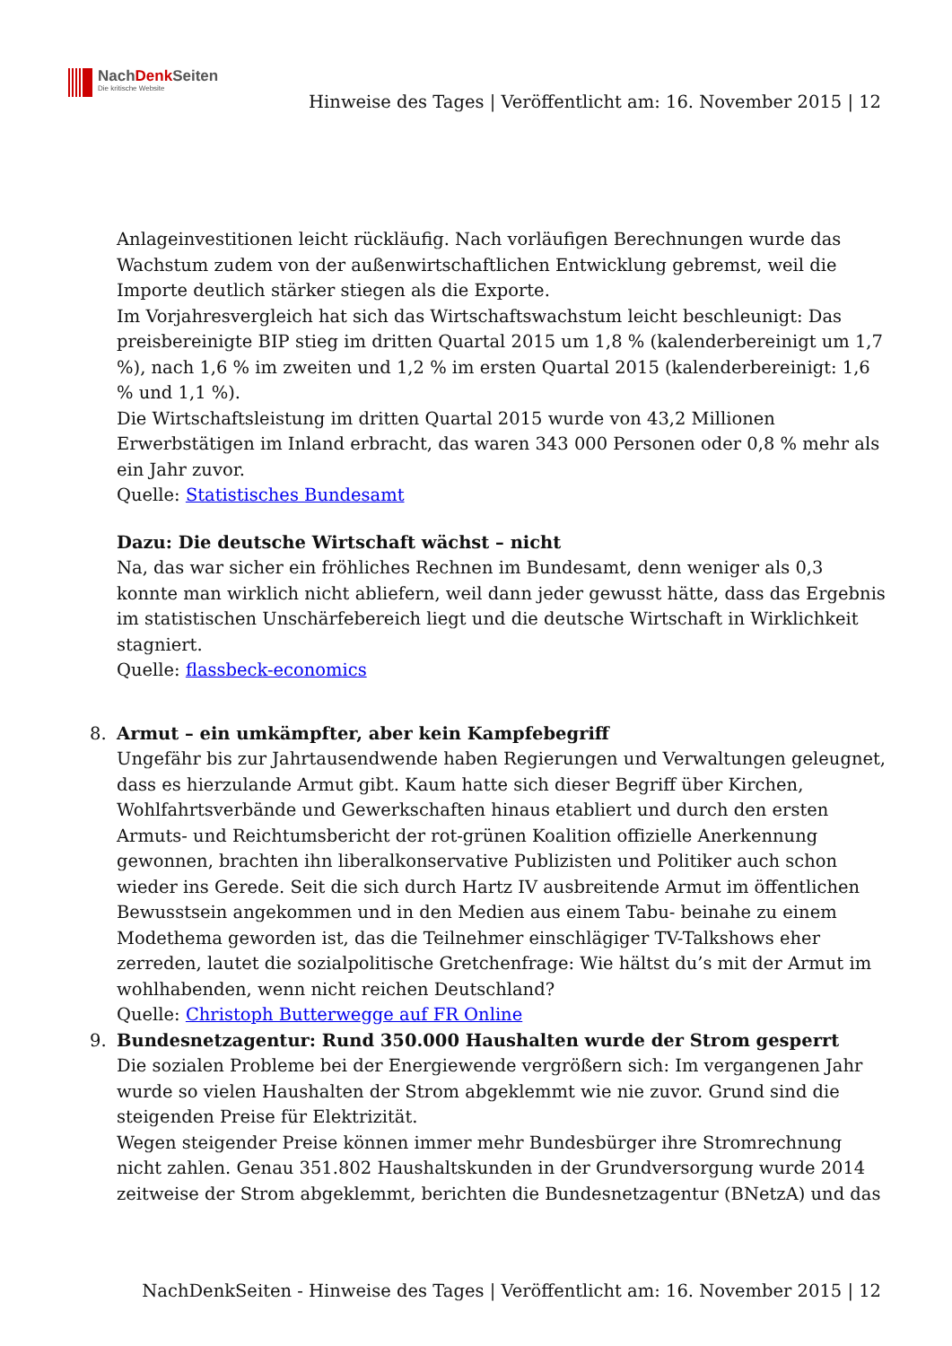NachDenk Seiten
Die kritische Website
Hinweise des Tages | Veröffentlicht am: 16. November 2015 | 12
Anlageinvestitionen leicht rückläufig. Nach vorläufigen Berechnungen wurde das Wachstum zudem von der außenwirtschaftlichen Entwicklung gebremst, weil die Importe deutlich stärker stiegen als die Exporte.
Im Vorjahresvergleich hat sich das Wirtschaftswachstum leicht beschleunigt: Das preisbereinigte BIP stieg im dritten Quartal 2015 um 1,8 % (kalenderbereinigt um 1,7 %), nach 1,6 % im zweiten und 1,2 % im ersten Quartal 2015 (kalenderbereinigt: 1,6 % und 1,1 %).
Die Wirtschaftsleistung im dritten Quartal 2015 wurde von 43,2 Millionen Erwerbstätigen im Inland erbracht, das waren 343 000 Personen oder 0,8 % mehr als ein Jahr zuvor.
Quelle: Statistisches Bundesamt
Dazu: Die deutsche Wirtschaft wächst – nicht
Na, das war sicher ein fröhliches Rechnen im Bundesamt, denn weniger als 0,3 konnte man wirklich nicht abliefern, weil dann jeder gewusst hätte, dass das Ergebnis im statistischen Unschärfebereich liegt und die deutsche Wirtschaft in Wirklichkeit stagniert.
Quelle: flassbeck-economics
8. Armut – ein umkämpfter, aber kein Kampfebegriff
Ungefähr bis zur Jahrtausendwende haben Regierungen und Verwaltungen geleugnet, dass es hierzulande Armut gibt. Kaum hatte sich dieser Begriff über Kirchen, Wohlfahrtsverbände und Gewerkschaften hinaus etabliert und durch den ersten Armuts- und Reichtumsbericht der rot-grünen Koalition offizielle Anerkennung gewonnen, brachten ihn liberalkonservative Publizisten und Politiker auch schon wieder ins Gerede. Seit die sich durch Hartz IV ausbreitende Armut im öffentlichen Bewusstsein angekommen und in den Medien aus einem Tabu- beinahe zu einem Modethema geworden ist, das die Teilnehmer einschlägiger TV-Talkshows eher zerreden, lautet die sozialpolitische Gretchenfrage: Wie hältst du’s mit der Armut im wohlhabenden, wenn nicht reichen Deutschland?
Quelle: Christoph Butterwegge auf FR Online
9. Bundesnetzagentur: Rund 350.000 Haushalten wurde der Strom gesperrt
Die sozialen Probleme bei der Energiewende vergrößern sich: Im vergangenen Jahr wurde so vielen Haushalten der Strom abgeklemmt wie nie zuvor. Grund sind die steigenden Preise für Elektrizität.
Wegen steigender Preise können immer mehr Bundesbürger ihre Stromrechnung nicht zahlen. Genau 351.802 Haushaltskunden in der Grundversorgung wurde 2014 zeitweise der Strom abgeklemmt, berichten die Bundesnetzagentur (BNetzA) und das
NachDenkSeiten - Hinweise des Tages | Veröffentlicht am: 16. November 2015 | 12